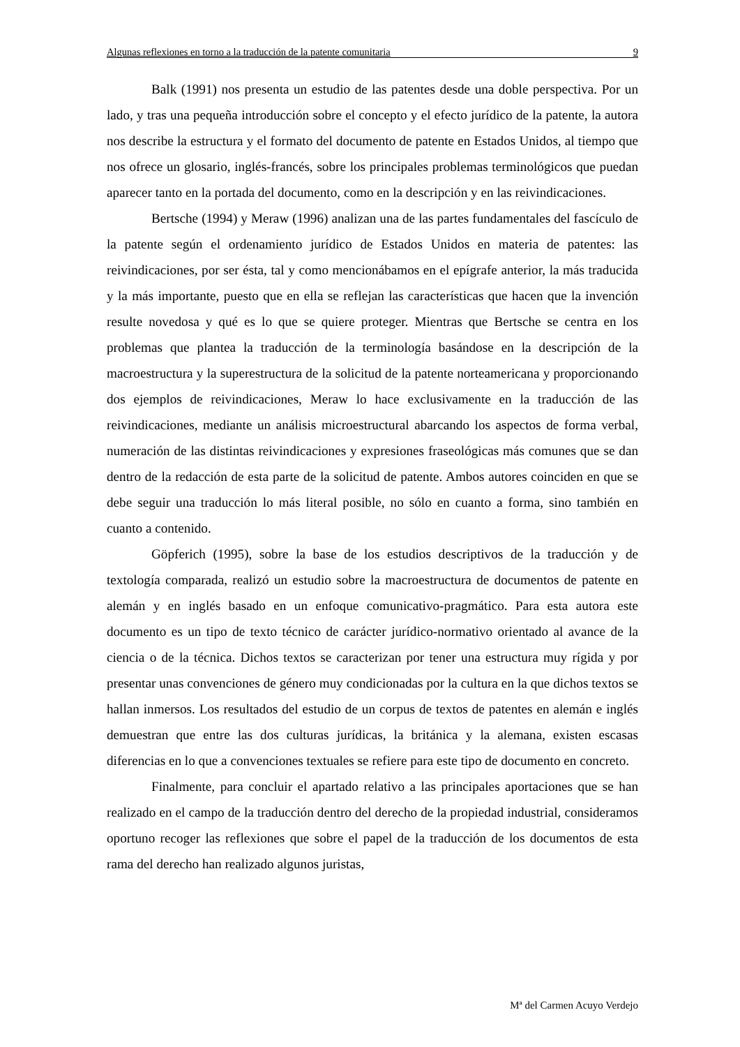Algunas reflexiones en torno a la traducción de la patente comunitaria 9
Balk (1991) nos presenta un estudio de las patentes desde una doble perspectiva. Por un lado, y tras una pequeña introducción sobre el concepto y el efecto jurídico de la patente, la autora nos describe la estructura y el formato del documento de patente en Estados Unidos, al tiempo que nos ofrece un glosario, inglés-francés, sobre los principales problemas terminológicos que puedan aparecer tanto en la portada del documento, como en la descripción y en las reivindicaciones.
Bertsche (1994) y Meraw (1996) analizan una de las partes fundamentales del fascículo de la patente según el ordenamiento jurídico de Estados Unidos en materia de patentes: las reivindicaciones, por ser ésta, tal y como mencionábamos en el epígrafe anterior, la más traducida y la más importante, puesto que en ella se reflejan las características que hacen que la invención resulte novedosa y qué es lo que se quiere proteger. Mientras que Bertsche se centra en los problemas que plantea la traducción de la terminología basándose en la descripción de la macroestructura y la superestructura de la solicitud de la patente norteamericana y proporcionando dos ejemplos de reivindicaciones, Meraw lo hace exclusivamente en la traducción de las reivindicaciones, mediante un análisis microestructural abarcando los aspectos de forma verbal, numeración de las distintas reivindicaciones y expresiones fraseológicas más comunes que se dan dentro de la redacción de esta parte de la solicitud de patente. Ambos autores coinciden en que se debe seguir una traducción lo más literal posible, no sólo en cuanto a forma, sino también en cuanto a contenido.
Göpferich (1995), sobre la base de los estudios descriptivos de la traducción y de textología comparada, realizó un estudio sobre la macroestructura de documentos de patente en alemán y en inglés basado en un enfoque comunicativo-pragmático. Para esta autora este documento es un tipo de texto técnico de carácter jurídico-normativo orientado al avance de la ciencia o de la técnica. Dichos textos se caracterizan por tener una estructura muy rígida y por presentar unas convenciones de género muy condicionadas por la cultura en la que dichos textos se hallan inmersos. Los resultados del estudio de un corpus de textos de patentes en alemán e inglés demuestran que entre las dos culturas jurídicas, la británica y la alemana, existen escasas diferencias en lo que a convenciones textuales se refiere para este tipo de documento en concreto.
Finalmente, para concluir el apartado relativo a las principales aportaciones que se han realizado en el campo de la traducción dentro del derecho de la propiedad industrial, consideramos oportuno recoger las reflexiones que sobre el papel de la traducción de los documentos de esta rama del derecho han realizado algunos juristas,
Mª del Carmen Acuyo Verdejo